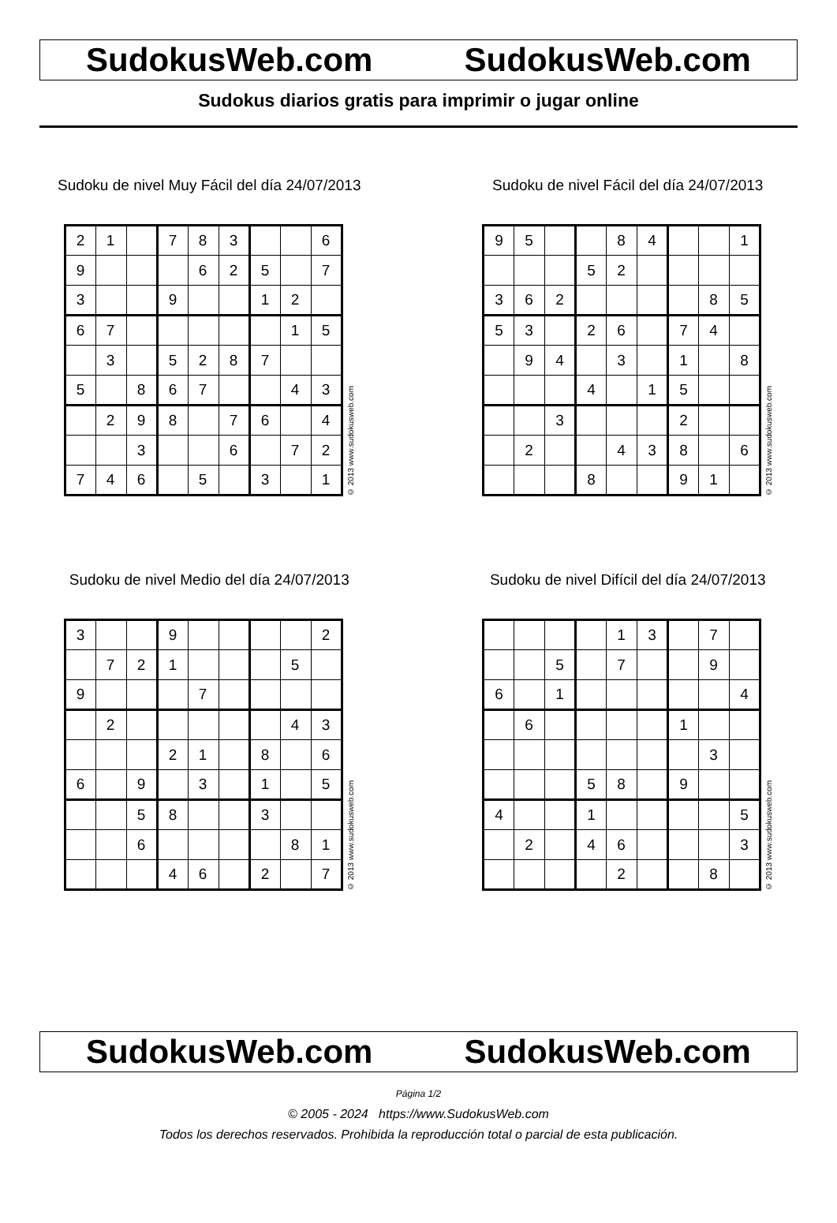SudokusWeb.com SudokusWeb.com
Sudokus diarios gratis para imprimir o jugar online
Sudoku de nivel Muy Fácil del día 24/07/2013
| 2 | 1 | | 7 | 8 | 3 | | | 6 |
| 9 | | | | 6 | 2 | 5 | | 7 |
| 3 | | | 9 | | | 1 | 2 | |
| 6 | 7 | | | | | | 1 | 5 |
| | 3 | | 5 | 2 | 8 | 7 | | |
| 5 | | 8 | 6 | 7 | | | 4 | 3 |
| | 2 | 9 | 8 | | 7 | 6 | | 4 |
| | | 3 | | | 6 | | 7 | 2 |
| 7 | 4 | 6 | | 5 | | 3 | | 1 |
© 2013 www.sudokusweb.com
Sudoku de nivel Fácil del día 24/07/2013
| 9 | 5 | | | 8 | 4 | | | 1 |
| | | | 5 | 2 | | | | |
| 3 | 6 | 2 | | | | | 8 | 5 |
| 5 | 3 | | 2 | 6 | | 7 | 4 | |
| | 9 | 4 | | 3 | | 1 | | 8 |
| | | | 4 | | 1 | 5 | | |
| | | 3 | | | | 2 | | |
| | 2 | | | 4 | 3 | 8 | | 6 |
| | | | 8 | | | 9 | 1 | |
© 2013 www.sudokusweb.com
Sudoku de nivel Medio del día 24/07/2013
| 3 | | | 9 | | | | | 2 |
| | 7 | 2 | 1 | | | | 5 | |
| 9 | | | | 7 | | | | |
| | 2 | | | | | | 4 | 3 |
| | | | 2 | 1 | | 8 | | 6 |
| 6 | | 9 | | 3 | | 1 | | 5 |
| | | 5 | 8 | | | 3 | | |
| | | 6 | | | | | 8 | 1 |
| | | | 4 | 6 | | 2 | | 7 |
© 2013 www.sudokusweb.com
Sudoku de nivel Difícil del día 24/07/2013
| | | | | 1 | 3 | | 7 | |
| | | 5 | | 7 | | | 9 | |
| 6 | | 1 | | | | | | 4 |
| | 6 | | | | | 1 | | |
| | | | | | | | 3 | |
| | | | 5 | 8 | | 9 | | |
| 4 | | | 1 | | | | | 5 |
| | 2 | | 4 | 6 | | | | 3 |
| | | | | 2 | | | 8 | |
© 2013 www.sudokusweb.com
SudokusWeb.com SudokusWeb.com
Página 1/2
© 2005 - 2024 https://www.SudokusWeb.com
Todos los derechos reservados. Prohibida la reproducción total o parcial de esta publicación.